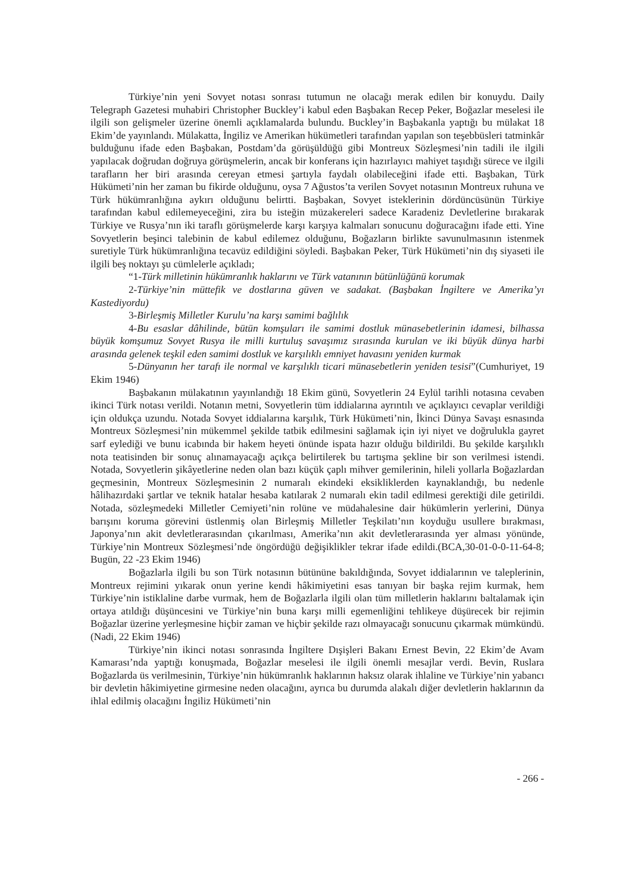Türkiye’nin yeni Sovyet notası sonrası tutumun ne olacağı merak edilen bir konuydu. Daily Telegraph Gazetesi muhabiri Christopher Buckley’i kabul eden Başbakan Recep Peker, Boğazlar meselesi ile ilgili son gelişmeler üzerine önemli açıklamalarda bulundu. Buckley’in Başbakanla yaptığı bu mülakat 18 Ekim’de yayınlandı. Mülakatta, İngiliz ve Amerikan hükümetleri tarafından yapılan son teşebbüsleri tatminkâr bulduğunu ifade eden Başbakan, Postdam’da görüşüldüğü gibi Montreux Sözleşmesi’nin tadili ile ilgili yapılacak doğrudan doğruya görüşmelerin, ancak bir konferans için hazırlayıcı mahiyet taşıdığı sürece ve ilgili tarafların her biri arasında cereyan etmesi şartıyla faydalı olabileceğini ifade etti. Başbakan, Türk Hükümeti’nin her zaman bu fikirde olduğunu, oysa 7 Ağustos’ta verilen Sovyet notasının Montreux ruhuna ve Türk hükümranlığına aykırı olduğunu belirtti. Başbakan, Sovyet isteklerinin dördüncüsünün Türkiye tarafından kabul edilemeyeceğini, zira bu isteğin müzakereleri sadece Karadeniz Devletlerine bırakarak Türkiye ve Rusya’nın iki taraflı görüşmelerde karşı karşıya kalmaları sonucunu doğuracağını ifade etti. Yine Sovyetlerin beşinci talebinin de kabul edilemez olduğunu, Boğazların birlikte savunulmasının istenmek suretiyle Türk hükümranlığına tecavüz edildiğini söyledi. Başbakan Peker, Türk Hükümeti’nin dış siyaseti ile ilgili beş noktayı şu cümlelerle açıkladı;
“1-Türk milletinin hükümranlık haklarını ve Türk vatanının bütünlüğünü korumak
2-Türkiye’nin müttefik ve dostlarına güven ve sadakat. (Başbakan İngiltere ve Amerika’yı Kastediyordu)
3-Birleşmiş Milletler Kurulu’na karşı samimi bağlılık
4-Bu esaslar dâhilinde, bütün komşuları ile samimi dostluk münasebetlerinin idamesi, bilhassa büyük komşumuz Sovyet Rusya ile milli kurtuluş savaşımız sırasında kurulan ve iki büyük dünya harbi arasında gelenek teşkil eden samimi dostluk ve karşılıklı emniyet havasını yeniden kurmak
5-Dünyanın her tarafı ile normal ve karşılıklı ticari münasebetlerin yeniden tesisi”(Cumhuriyet, 19 Ekim 1946)
Başbakanın mülakatının yayınlandığı 18 Ekim günü, Sovyetlerin 24 Eylül tarihli notasına cevaben ikinci Türk notası verildi. Notanın metni, Sovyetlerin tüm iddialarına ayrıntılı ve açıklayıcı cevaplar verildiği için oldukça uzundu. Notada Sovyet iddialarına karşılık, Türk Hükümeti’nin, İkinci Dünya Savaşı esnasında Montreux Sözleşmesi’nin mükemmel şekilde tatbik edilmesini sağlamak için iyi niyet ve doğrulukla gayret sarf eylediği ve bunu icabında bir hakem heyeti önünde ispata hazır olduğu bildirildi. Bu şekilde karşılıklı nota teatisinden bir sonuç alınamayacağı açıkça belirtilerek bu tartışma şekline bir son verilmesi istendi. Notada, Sovyetlerin şikâyetlerine neden olan bazı küçük çaplı mihver gemilerinin, hileli yollarla Boğazlardan geçmesinin, Montreux Sözleşmesinin 2 numaralı ekindeki eksikliklerden kaynaklandığı, bu nedenle hâlihazırdaki şartlar ve teknik hatalar hesaba katılarak 2 numaralı ekin tadil edilmesi gerektiği dile getirildi. Notada, sözleşmedeki Milletler Cemiyeti’nin rolüne ve müdahalesine dair hükümlerin yerlerini, Dünya barışını koruma görevini üstlenmiş olan Birleşmiş Milletler Teşkilatı’nın koyduğu usullere bırakması, Japonya’nın akit devletlerarasından çıkarılması, Amerika’nın akit devletlerarasında yer alması yönünde, Türkiye’nin Montreux Sözleşmesi’nde öngördüğü değişiklikler tekrar ifade edildi.(BCA,30-01-0-0-11-64-8; Bugün, 22 -23 Ekim 1946)
Boğazlarla ilgili bu son Türk notasının bütününe bakıldığında, Sovyet iddialarının ve taleplerinin, Montreux rejimini yıkarak onun yerine kendi hâkimiyetini esas tanıyan bir başka rejim kurmak, hem Türkiye’nin istiklaline darbe vurmak, hem de Boğazlarla ilgili olan tüm milletlerin haklarını baltalamak için ortaya atıldığı düşüncesini ve Türkiye’nin buna karşı milli egemenliğini tehlikeye düşürecek bir rejimin Boğazlar üzerine yerleşmesine hiçbir zaman ve hiçbir şekilde razı olmayacağı sonucunu çıkarmak mümkündü.(Nadi, 22 Ekim 1946)
Türkiye’nin ikinci notası sonrasında İngiltere Dışişleri Bakanı Ernest Bevin, 22 Ekim’de Avam Kamarası’nda yaptığı konuşmada, Boğazlar meselesi ile ilgili önemli mesajlar verdi. Bevin, Ruslara Boğazlarda üs verilmesinin, Türkiye’nin hükümranlık haklarının haksız olarak ihlaline ve Türkiye’nin yabancı bir devletin hâkimiyetine girmesine neden olacağını, ayrıca bu durumda alakalı diğer devletlerin haklarının da ihlal edilmiş olacağını İngiliz Hükümeti’nin
- 266 -